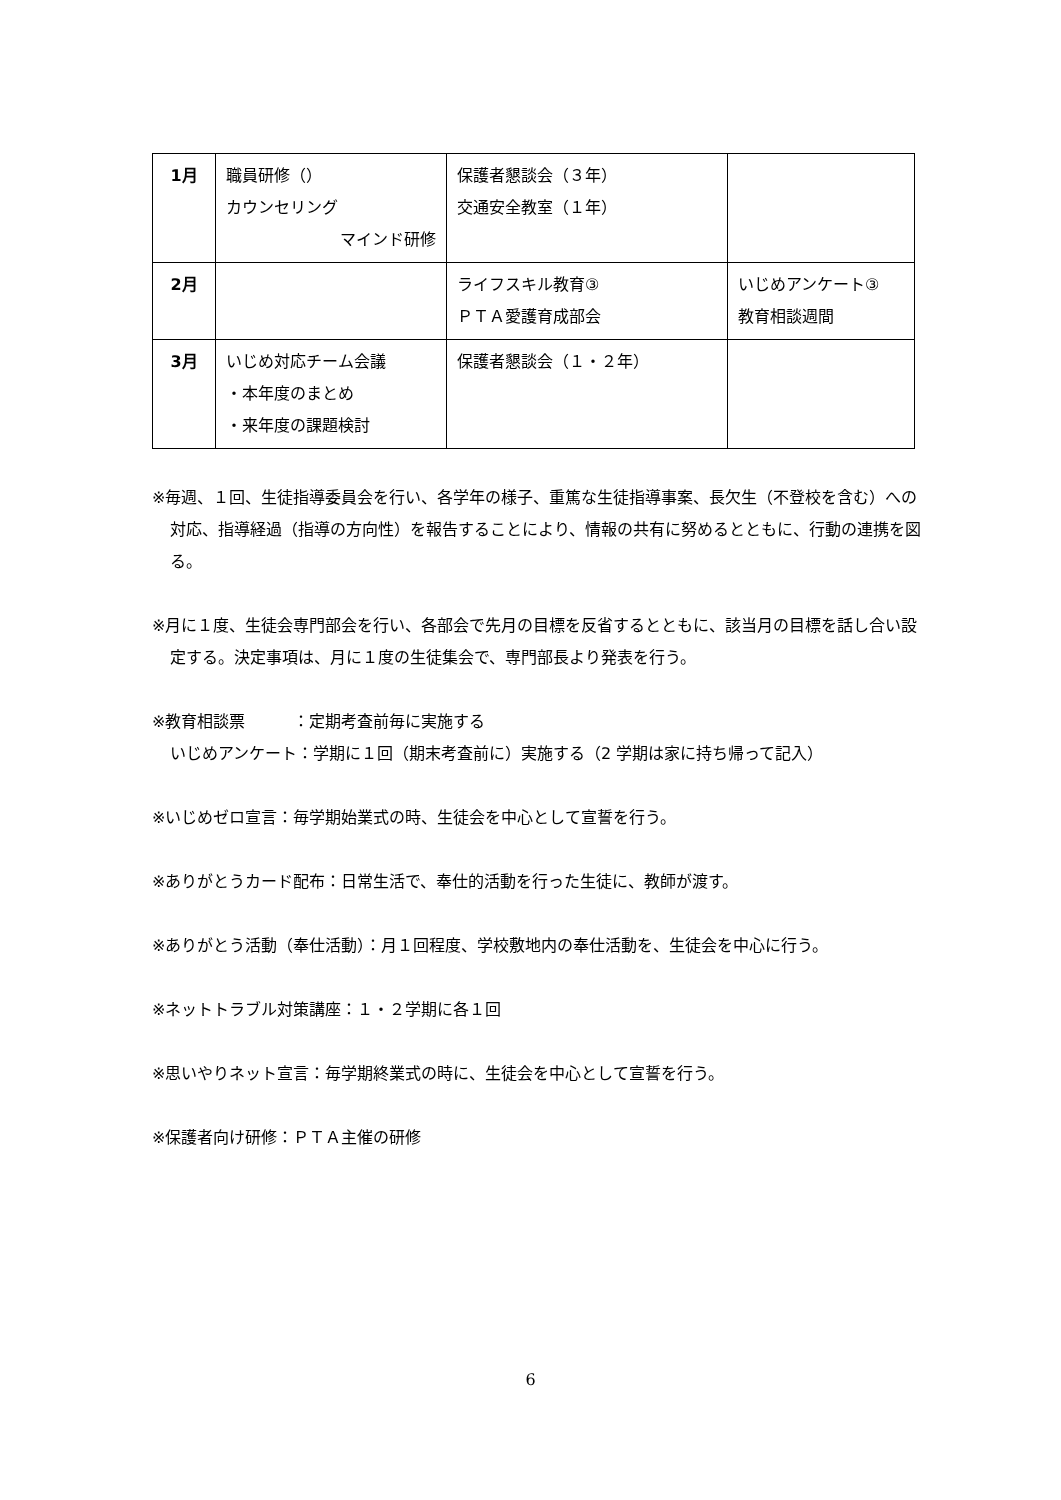| 1月 | 職員研修（） カウンセリング マインド研修 | 保護者懇談会（３年） 交通安全教室（１年） | |
| 2月 | | ライフスキル教育③ ＰＴＡ愛護育成部会 | いじめアンケート③ 教育相談週間 |
| 3月 | いじめ対応チーム会議 ・本年度のまとめ ・来年度の課題検討 | 保護者懇談会（１・２年） | |
※毎週、１回、生徒指導委員会を行い、各学年の様子、重篤な生徒指導事案、長欠生（不登校を含む）への対応、指導経過（指導の方向性）を報告することにより、情報の共有に努めるとともに、行動の連携を図る。
※月に１度、生徒会専門部会を行い、各部会で先月の目標を反省するとともに、該当月の目標を話し合い設定する。決定事項は、月に１度の生徒集会で、専門部長より発表を行う。
※教育相談票　　　：定期考査前毎に実施する
いじめアンケート：学期に１回（期末考査前に）実施する（2 学期は家に持ち帰って記入）
※いじめゼロ宣言：毎学期始業式の時、生徒会を中心として宣誓を行う。
※ありがとうカード配布：日常生活で、奉仕的活動を行った生徒に、教師が渡す。
※ありがとう活動（奉仕活動）：月１回程度、学校敷地内の奉仕活動を、生徒会を中心に行う。
※ネットトラブル対策講座：１・２学期に各１回
※思いやりネット宣言：毎学期終業式の時に、生徒会を中心として宣誓を行う。
※保護者向け研修：ＰＴＡ主催の研修
6